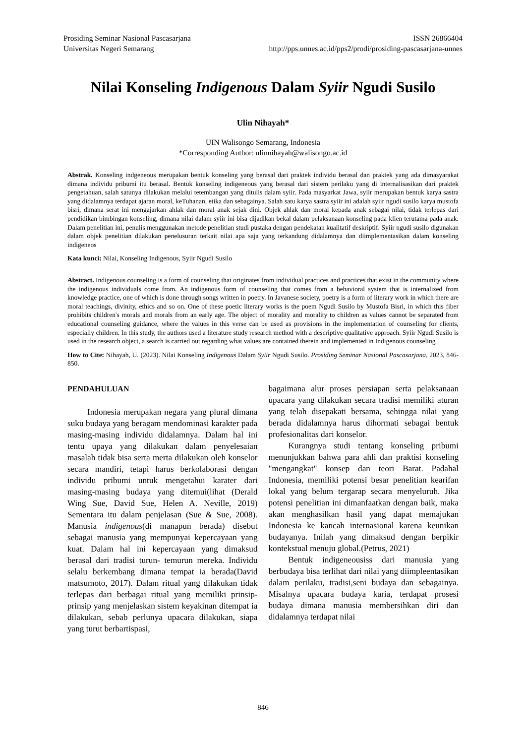Prosiding Seminar Nasional Pascasarjana
Universitas Negeri Semarang
ISSN 26866404
http://pps.unnes.ac.id/pps2/prodi/prosiding-pascasarjana-unnes
Nilai Konseling Indigenous Dalam Syiir Ngudi Susilo
Ulin Nihayah*
UIN Walisongo Semarang, Indonesia
*Corresponding Author: ulinnihayah@walisongo.ac.id
Abstrak. Konseling indgeneous merupakan bentuk konseling yang berasal dari praktek individu berasal dan praktek yang ada dimasyarakat dimana individu pribumi itu berasal. Bentuk konseling indigeneous yang berasal dari sistem perilaku yang di internalisasikan dari praktek pengetahuan, salah satunya dilakukan melalui tetembangan yang ditulis dalam syiir. Pada masyarkat Jawa, syiir merupakan bentuk karya sastra yang didalamnya terdapat ajaran moral, keTuhanan, etika dan sebagainya. Salah satu karya sastra syiir ini adalah syiir ngudi susilo karya mustofa bisri, dimana serat ini mengajarkan ahlak dan moral anak sejak dini. Objek ahlak dan moral kepada anak sebagai nilai, tidak terlepas dari pendidikan bimbingan konseling, dimana nilai dalam syiir ini bisa dijadikan bekal dalam pelaksanaan konseling pada klien terutama pada anak. Dalam penelitian ini, penulis menggunakan metode penelitian studi pustaka dengan pendekatan kualitatif deskriptif. Syiir ngudi susilo digunakan dalam objek penelitian dilakukan penelusuran terkait nilai apa saja yang terkandung didalamnya dan diimplementasikan dalam konseling indigeneos
Kata kunci: Nilai, Konseling Indigenous, Syiir Ngudi Susilo
Abstract. Indigenous counseling is a form of counseling that originates from individual practices and practices that exist in the community where the indigenous individuals come from. An indigenous form of counseling that comes from a behavioral system that is internalized from knowledge practice, one of which is done through songs written in poetry. In Javanese society, poetry is a form of literary work in which there are moral teachings, divinity, ethics and so on. One of these poetic literary works is the poem Ngudi Susilo by Mustofa Bisri, in which this fiber prohibits children's morals and morals from an early age. The object of morality and morality to children as values cannot be separated from educational counseling guidance, where the values in this verse can be used as provisions in the implementation of counseling for clients, especially children. In this study, the authors used a literature study research method with a descriptive qualitative approach. Syiir Ngudi Susilo is used in the research object, a search is carried out regarding what values are contained therein and implemented in Indigenous counseling
How to Cite: Nihayah, U. (2023). Nilai Konseling Indigenous Dalam Syiir Ngudi Susilo. Prosiding Seminar Nasional Pascasarjana, 2023, 846-850.
PENDAHULUAN
Indonesia merupakan negara yang plural dimana suku budaya yang beragam mendominasi karakter pada masing-masing individu didalamnya. Dalam hal ini tentu upaya yang dilakukan dalam penyelesaian masalah tidak bisa serta merta dilakukan oleh konselor secara mandiri, tetapi harus berkolaborasi dengan individu pribumi untuk mengetahui karater dari masing-masing budaya yang ditemui(lihat (Derald Wing Sue, David Sue, Helen A. Neville, 2019) Sementara itu dalam penjelasan (Sue & Sue, 2008). Manusia indigenous(di manapun berada) disebut sebagai manusia yang mempunyai kepercayaan yang kuat. Dalam hal ini kepercayaan yang dimaksud berasal dari tradisi turun- temurun mereka. Individu selalu berkembang dimana tempat ia berada(David matsumoto, 2017). Dalam ritual yang dilakukan tidak terlepas dari berbagai ritual yang memiliki prinsip-prinsip yang menjelaskan sistem keyakinan ditempat ia dilakukan, sebab perlunya upacara dilakukan, siapa yang turut berbartispasi,
bagaimana alur proses persiapan serta pelaksanaan upacara yang dilakukan secara tradisi memiliki aturan yang telah disepakati bersama, sehingga nilai yang berada didalamnya harus dihormati sebagai bentuk profesionalitas dari konselor.
Kurangnya studi tentang konseling pribumi menunjukkan bahwa para ahli dan praktisi konseling "mengangkat" konsep dan teori Barat. Padahal Indonesia, memiliki potensi besar penelitian kearifan lokal yang belum tergarap secara menyeluruh. Jika potensi penelitian ini dimanfaatkan dengan baik, maka akan menghasilkan hasil yang dapat memajukan Indonesia ke kancah internasional karena keunikan budayanya. Inilah yang dimaksud dengan berpikir kontekstual menuju global.(Petrus, 2021)
Bentuk indigeneousiss dari manusia yang berbudaya bisa terlihat dari nilai yang diimpleentasikan dalam perilaku, tradisi,seni budaya dan sebagainya. Misalnya upacara budaya karia, terdapat prosesi budaya dimana manusia membersihkan diri dan didalamnya terdapat nilai
846